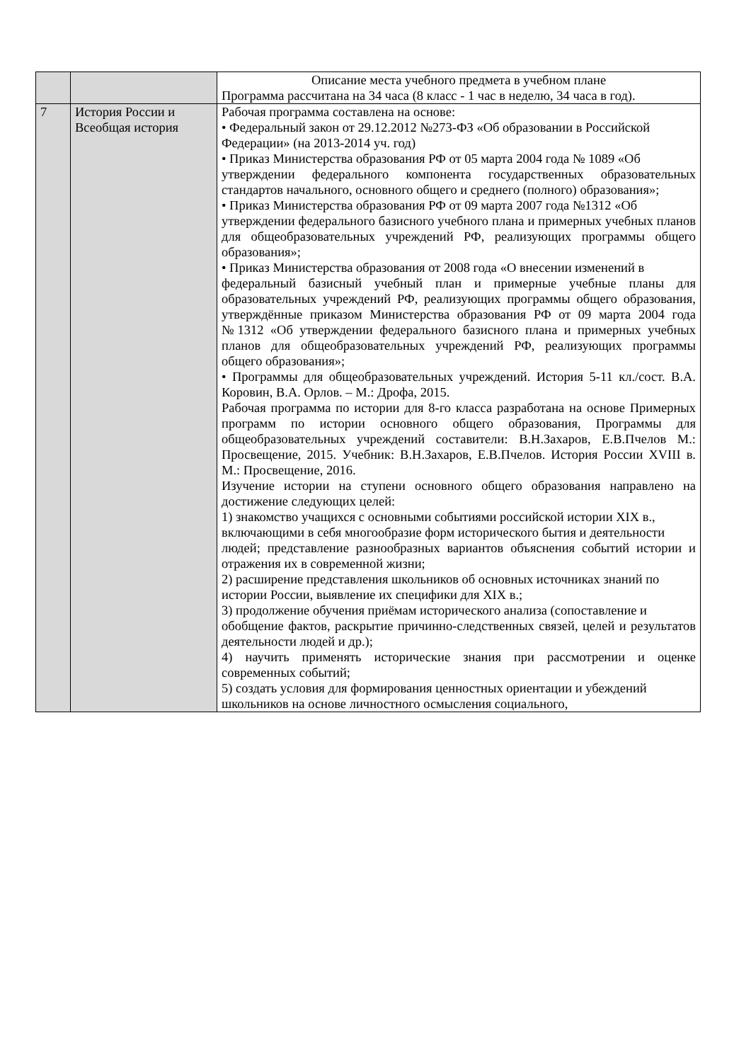| | | Описание места учебного предмета в учебном плане Программа рассчитана на 34 часа (8 класс - 1 час в неделю, 34 часа в год). |
| 7 | История России и Всеобщая история | Рабочая программа составлена на основе: • Федеральный закон от 29.12.2012 №273-ФЗ «Об образовании в Российской Федерации» (на 2013-2014 уч. год) • Приказ Министерства образования РФ от 05 марта 2004 года № 1089 «Об утверждении федерального компонента государственных образовательных стандартов начального, основного общего и среднего (полного) образования»; • Приказ Министерства образования РФ от 09 марта 2007 года №1312 «Об утверждении федерального базисного учебного плана и примерных учебных планов для общеобразовательных учреждений РФ, реализующих программы общего образования»; • Приказ Министерства образования от 2008 года «О внесении изменений в федеральный базисный учебный план и примерные учебные планы для образовательных учреждений РФ, реализующих программы общего образования, утверждённые приказом Министерства образования РФ от 09 марта 2004 года №1312 «Об утверждении федерального базисного плана и примерных учебных планов для общеобразовательных учреждений РФ, реализующих программы общего образования»; • Программы для общеобразовательных учреждений. История 5-11 кл./сост. В.А. Коровин, В.А. Орлов. – М.: Дрофа, 2015. Рабочая программа по истории для 8-го класса разработана на основе Примерных программ по истории основного общего образования, Программы для общеобразовательных учреждений составители: В.Н.Захаров, Е.В.Пчелов М.: Просвещение, 2015. Учебник: В.Н.Захаров, Е.В.Пчелов. История России XVIII в. М.: Просвещение, 2016. Изучение истории на ступени основного общего образования направлено на достижение следующих целей: 1) знакомство учащихся с основными событиями российской истории XIX в., включающими в себя многообразие форм исторического бытия и деятельности людей; представление разнообразных вариантов объяснения событий истории и отражения их в современной жизни; 2) расширение представления школьников об основных источниках знаний по истории России, выявление их специфики для XIX в.; 3) продолжение обучения приёмам исторического анализа (сопоставление и обобщение фактов, раскрытие причинно-следственных связей, целей и результатов деятельности людей и др.); 4) научить применять исторические знания при рассмотрении и оценке современных событий; 5) создать условия для формирования ценностных ориентации и убеждений школьников на основе личностного осмысления социального, |